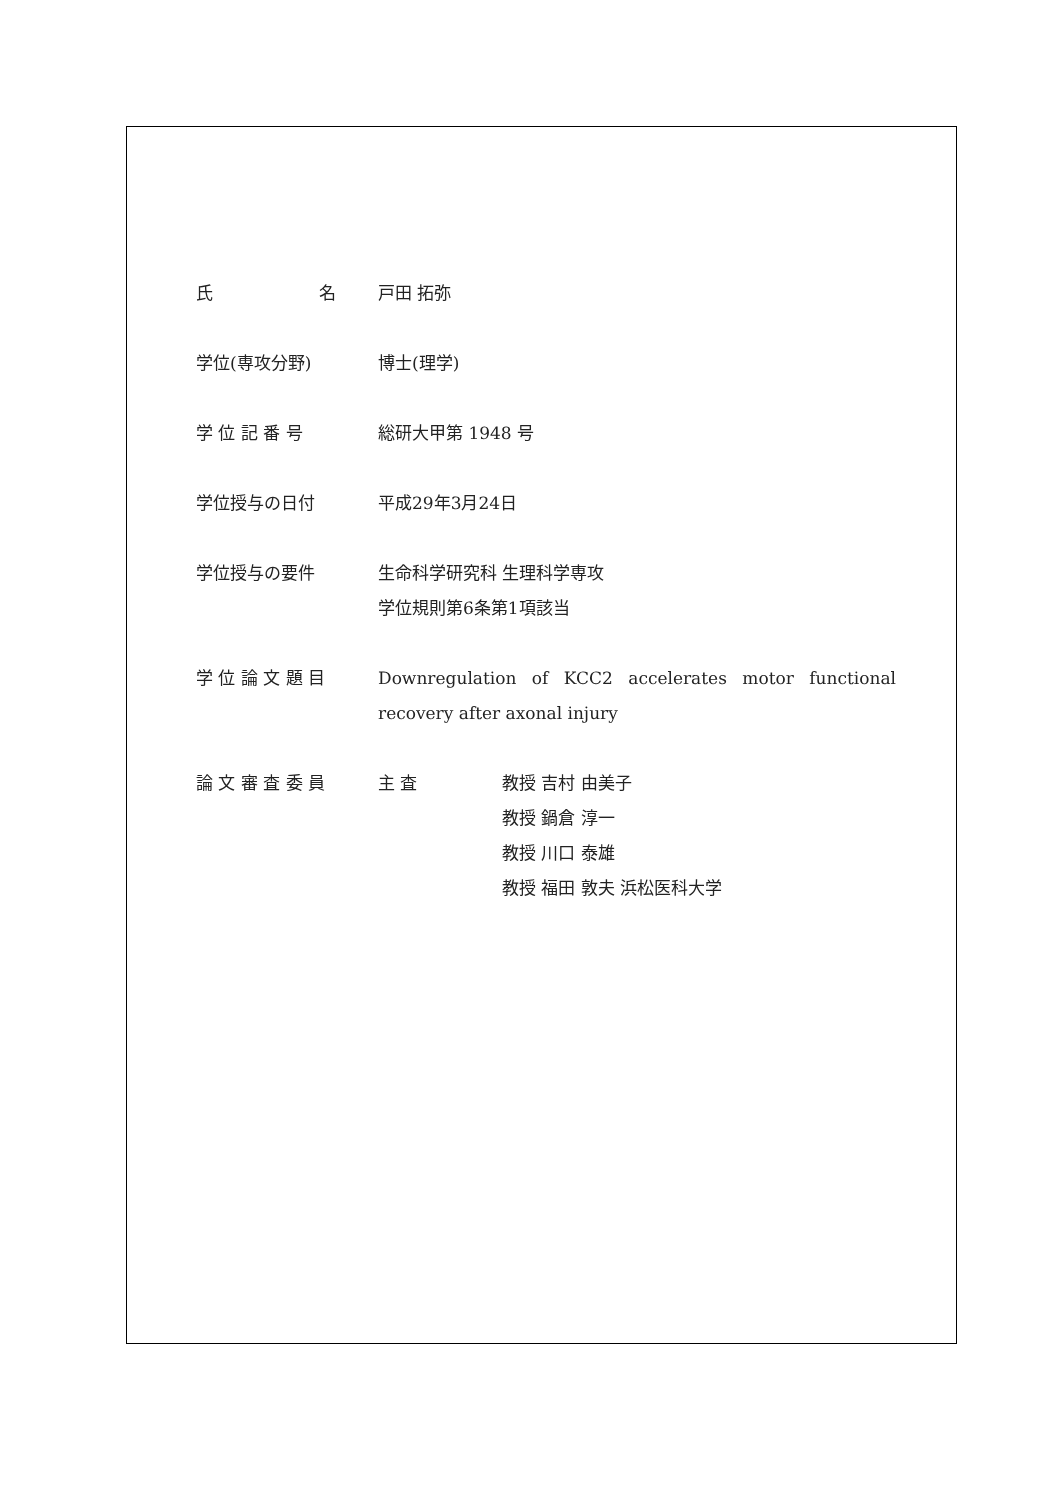氏 名 戸田 拓弥
学位(専攻分野) 博士(理学)
学 位 記 番 号 総研大甲第 1948 号
学位授与の日付 平成29年3月24日
学位授与の要件 生命科学研究科 生理科学専攻
学位規則第6条第1項該当
学 位 論 文 題 目 Downregulation of KCC2 accelerates motor functional recovery after axonal injury
論 文 審 査 委 員 主 査 教授 吉村 由美子
教授 鍋倉 淳一
教授 川口 泰雄
教授 福田 敦夫 浜松医科大学